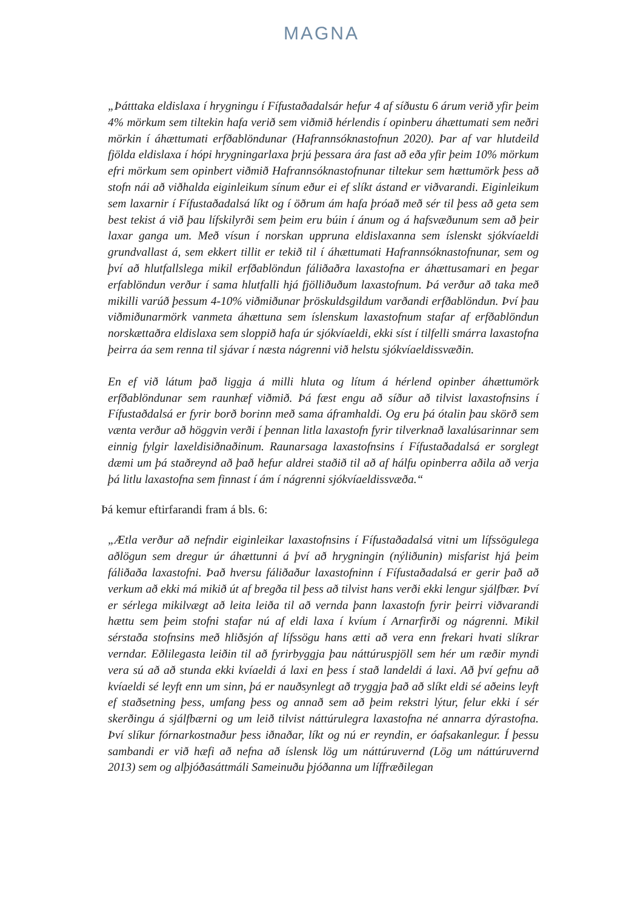MAGNA
„Þátttaka eldislaxa í hrygningu í Fífustaðadalsár hefur 4 af síðustu 6 árum verið yfir þeim 4% mörkum sem tiltekin hafa verið sem viðmið hérlendis í opinberu áhættumati sem neðri mörkin í áhættumati erfðablöndunar (Hafrannsóknastofnun 2020). Þar af var hlutdeild fjölda eldislaxa í hópi hrygningarlaxa þrjú þessara ára fast að eða yfir þeim 10% mörkum efri mörkum sem opinbert viðmið Hafrannsóknastofnunar tiltekur sem hættumörk þess að stofn nái að viðhalda eiginleikum sínum eður ei ef slíkt ástand er viðvarandi. Eiginleikum sem laxarnir í Fífustaðadalsá líkt og í öðrum ám hafa þróað með sér til þess að geta sem best tekist á við þau lífskilyrði sem þeim eru búin í ánum og á hafsvæðunum sem að þeir laxar ganga um. Með vísun í norskan uppruna eldislaxanna sem íslenskt sjókvíaeldi grundvallast á, sem ekkert tillit er tekið til í áhættumati Hafrannsóknastofnunar, sem og því að hlutfallslega mikil erfðablöndun fáliðaðra laxastofna er áhættusamari en þegar erfablöndun verður í sama hlutfalli hjá fjölliðuðum laxastofnum. Þá verður að taka með mikilli varúð þessum 4-10% viðmiðunar þröskuldsgildum varðandi erfðablöndun. Því þau viðmiðunarmörk vanmeta áhættuna sem íslenskum laxastofnum stafar af erfðablöndun norskættaðra eldislaxa sem sloppið hafa úr sjókvíaeldi, ekki síst í tilfelli smárra laxastofna þeirra áa sem renna til sjávar í næsta nágrenni við helstu sjókvíaeldissvæðin.
En ef við látum það liggja á milli hluta og lítum á hérlend opinber áhættumörk erfðablöndunar sem raunhæf viðmið. Þá fæst engu að síður að tilvist laxastofnsins í Fífustaðdalsá er fyrir borð borinn með sama áframhaldi. Og eru þá ótalin þau skörð sem vænta verður að höggvin verði í þennan litla laxastofn fyrir tilverknað laxalúsarinnar sem einnig fylgir laxeldisiðnaðinum. Raunarsaga laxastofnsins í Fífustaðadalsá er sorglegt dæmi um þá staðreynd að það hefur aldrei staðið til að af hálfu opinberra aðila að verja þá litlu laxastofna sem finnast í ám í nágrenni sjókvíaeldissvæða.“
Þá kemur eftirfarandi fram á bls. 6:
„Ætla verður að nefndir eiginleikar laxastofnsins í Fífustaðadalsá vitni um lífssögulega aðlögun sem dregur úr áhættunni á því að hrygningin (nýliðunin) misfarist hjá þeim fáliðaða laxastofni. Það hversu fáliðaður laxastofninn í Fífustaðadalsá er gerir það að verkum að ekki má mikið út af bregða til þess að tilvist hans verði ekki lengur sjálfbær. Því er sérlega mikilvægt að leita leiða til að vernda þann laxastofn fyrir þeirri viðvarandi hættu sem þeim stofni stafar nú af eldi laxa í kvíum í Arnarfirði og nágrenni. Mikil sérstaða stofnsins með hliðsjón af lífssögu hans ætti að vera enn frekari hvati slíkrar verndar. Eðlilegasta leiðin til að fyrirbyggja þau náttúruspjöll sem hér um ræðir myndi vera sú að að stunda ekki kvíaeldi á laxi en þess í stað landeldi á laxi. Að því gefnu að kvíaeldi sé leyft enn um sinn, þá er nauðsynlegt að tryggja það að slíkt eldi sé aðeins leyft ef staðsetning þess, umfang þess og annað sem að þeim rekstri lýtur, felur ekki í sér skerðingu á sjálfbærni og um leið tilvist náttúrulegra laxastofna né annarra dýrastofna. Því slíkur fórnarkostnaður þess iðnaðar, líkt og nú er reyndin, er óafsakanlegur. Í þessu sambandi er við hæfi að nefna að íslensk lög um náttúruvernd (Lög um náttúruvernd 2013) sem og alþjóðasáttmáli Sameinuðu þjóðanna um líffræðilegan